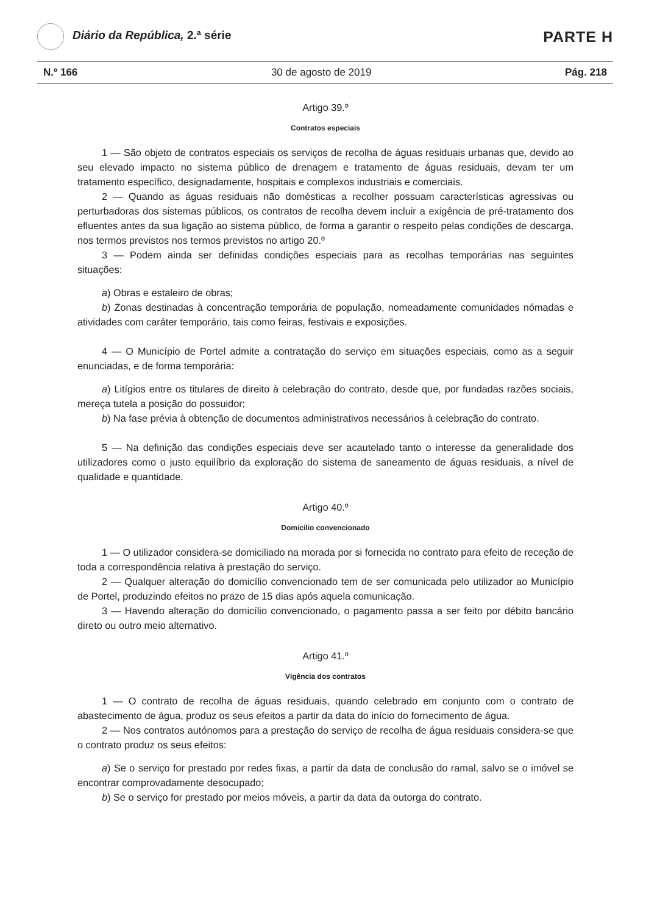Diário da República, 2.ª série
PARTE H
N.º 166 30 de agosto de 2019 Pág. 218
Artigo 39.º
Contratos especiais
1 — São objeto de contratos especiais os serviços de recolha de águas residuais urbanas que, devido ao seu elevado impacto no sistema público de drenagem e tratamento de águas residuais, devam ter um tratamento específico, designadamente, hospitais e complexos industriais e comerciais.
2 — Quando as águas residuais não domésticas a recolher possuam características agressivas ou perturbadoras dos sistemas públicos, os contratos de recolha devem incluir a exigência de pré-tratamento dos efluentes antes da sua ligação ao sistema público, de forma a garantir o respeito pelas condições de descarga, nos termos previstos nos termos previstos no artigo 20.º
3 — Podem ainda ser definidas condições especiais para as recolhas temporárias nas seguintes situações:
a) Obras e estaleiro de obras;
b) Zonas destinadas à concentração temporária de população, nomeadamente comunidades nómadas e atividades com caráter temporário, tais como feiras, festivais e exposições.
4 — O Município de Portel admite a contratação do serviço em situações especiais, como as a seguir enunciadas, e de forma temporária:
a) Litígios entre os titulares de direito à celebração do contrato, desde que, por fundadas razões sociais, mereça tutela a posição do possuidor;
b) Na fase prévia à obtenção de documentos administrativos necessários à celebração do contrato.
5 — Na definição das condições especiais deve ser acautelado tanto o interesse da generalidade dos utilizadores como o justo equilíbrio da exploração do sistema de saneamento de águas residuais, a nível de qualidade e quantidade.
Artigo 40.º
Domicílio convencionado
1 — O utilizador considera-se domiciliado na morada por si fornecida no contrato para efeito de receção de toda a correspondência relativa à prestação do serviço.
2 — Qualquer alteração do domicílio convencionado tem de ser comunicada pelo utilizador ao Município de Portel, produzindo efeitos no prazo de 15 dias após aquela comunicação.
3 — Havendo alteração do domicílio convencionado, o pagamento passa a ser feito por débito bancário direto ou outro meio alternativo.
Artigo 41.º
Vigência dos contratos
1 — O contrato de recolha de águas residuais, quando celebrado em conjunto com o contrato de abastecimento de água, produz os seus efeitos a partir da data do início do fornecimento de água.
2 — Nos contratos autónomos para a prestação do serviço de recolha de água residuais considera-se que o contrato produz os seus efeitos:
a) Se o serviço for prestado por redes fixas, a partir da data de conclusão do ramal, salvo se o imóvel se encontrar comprovadamente desocupado;
b) Se o serviço for prestado por meios móveis, a partir da data da outorga do contrato.